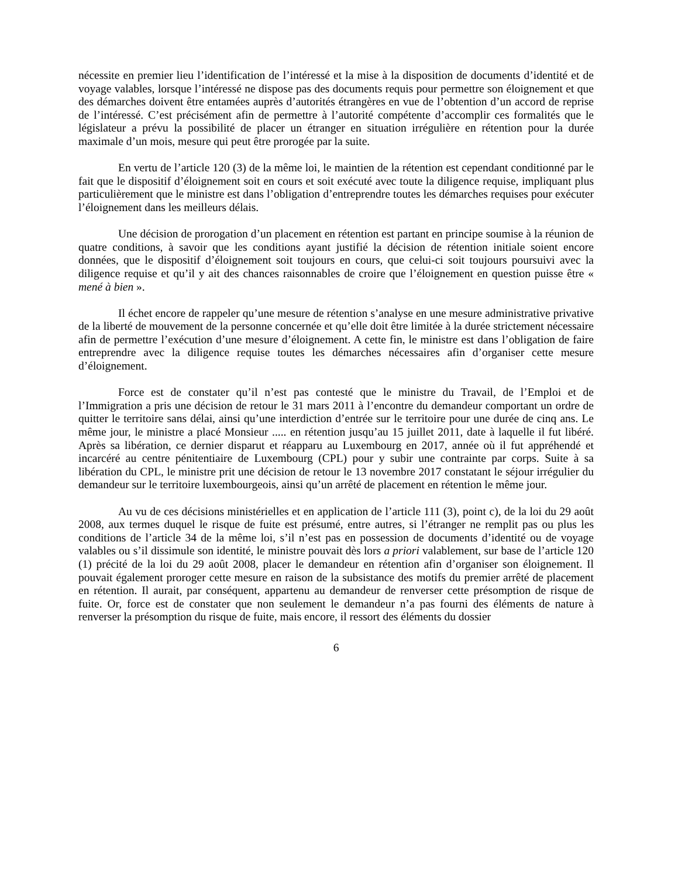nécessite en premier lieu l’identification de l’intéressé et la mise à la disposition de documents d’identité et de voyage valables, lorsque l’intéressé ne dispose pas des documents requis pour permettre son éloignement et que des démarches doivent être entamées auprès d’autorités étrangères en vue de l’obtention d’un accord de reprise de l’intéressé. C’est précisément afin de permettre à l’autorité compétente d’accomplir ces formalités que le législateur a prévu la possibilité de placer un étranger en situation irrégulière en rétention pour la durée maximale d’un mois, mesure qui peut être prorogée par la suite.
En vertu de l’article 120 (3) de la même loi, le maintien de la rétention est cependant conditionné par le fait que le dispositif d’éloignement soit en cours et soit exécuté avec toute la diligence requise, impliquant plus particulièrement que le ministre est dans l’obligation d’entreprendre toutes les démarches requises pour exécuter l’éloignement dans les meilleurs délais.
Une décision de prorogation d’un placement en rétention est partant en principe soumise à la réunion de quatre conditions, à savoir que les conditions ayant justifié la décision de rétention initiale soient encore données, que le dispositif d’éloignement soit toujours en cours, que celui-ci soit toujours poursuivi avec la diligence requise et qu’il y ait des chances raisonnables de croire que l’éloignement en question puisse être « mené à bien ».
Il échet encore de rappeler qu’une mesure de rétention s’analyse en une mesure administrative privative de la liberté de mouvement de la personne concernée et qu’elle doit être limitée à la durée strictement nécessaire afin de permettre l’exécution d’une mesure d’éloignement. A cette fin, le ministre est dans l’obligation de faire entreprendre avec la diligence requise toutes les démarches nécessaires afin d’organiser cette mesure d’éloignement.
Force est de constater qu’il n’est pas contesté que le ministre du Travail, de l’Emploi et de l’Immigration a pris une décision de retour le 31 mars 2011 à l’encontre du demandeur comportant un ordre de quitter le territoire sans délai, ainsi qu’une interdiction d’entrée sur le territoire pour une durée de cinq ans. Le même jour, le ministre a placé Monsieur ..... en rétention jusqu’au 15 juillet 2011, date à laquelle il fut libéré. Après sa libération, ce dernier disparut et réapparu au Luxembourg en 2017, année où il fut appréhendé et incarcéré au centre pénitentiaire de Luxembourg (CPL) pour y subir une contrainte par corps. Suite à sa libération du CPL, le ministre prit une décision de retour le 13 novembre 2017 constatant le séjour irrégulier du demandeur sur le territoire luxembourgeois, ainsi qu’un arrêté de placement en rétention le même jour.
Au vu de ces décisions ministérielles et en application de l’article 111 (3), point c), de la loi du 29 août 2008, aux termes duquel le risque de fuite est présumé, entre autres, si l’étranger ne remplit pas ou plus les conditions de l’article 34 de la même loi, s’il n’est pas en possession de documents d’identité ou de voyage valables ou s’il dissimule son identité, le ministre pouvait dès lors a priori valablement, sur base de l’article 120 (1) précité de la loi du 29 août 2008, placer le demandeur en rétention afin d’organiser son éloignement. Il pouvait également proroger cette mesure en raison de la subsistance des motifs du premier arrêté de placement en rétention. Il aurait, par conséquent, appartenu au demandeur de renverser cette présomption de risque de fuite. Or, force est de constater que non seulement le demandeur n’a pas fourni des éléments de nature à renverser la présomption du risque de fuite, mais encore, il ressort des éléments du dossier
6